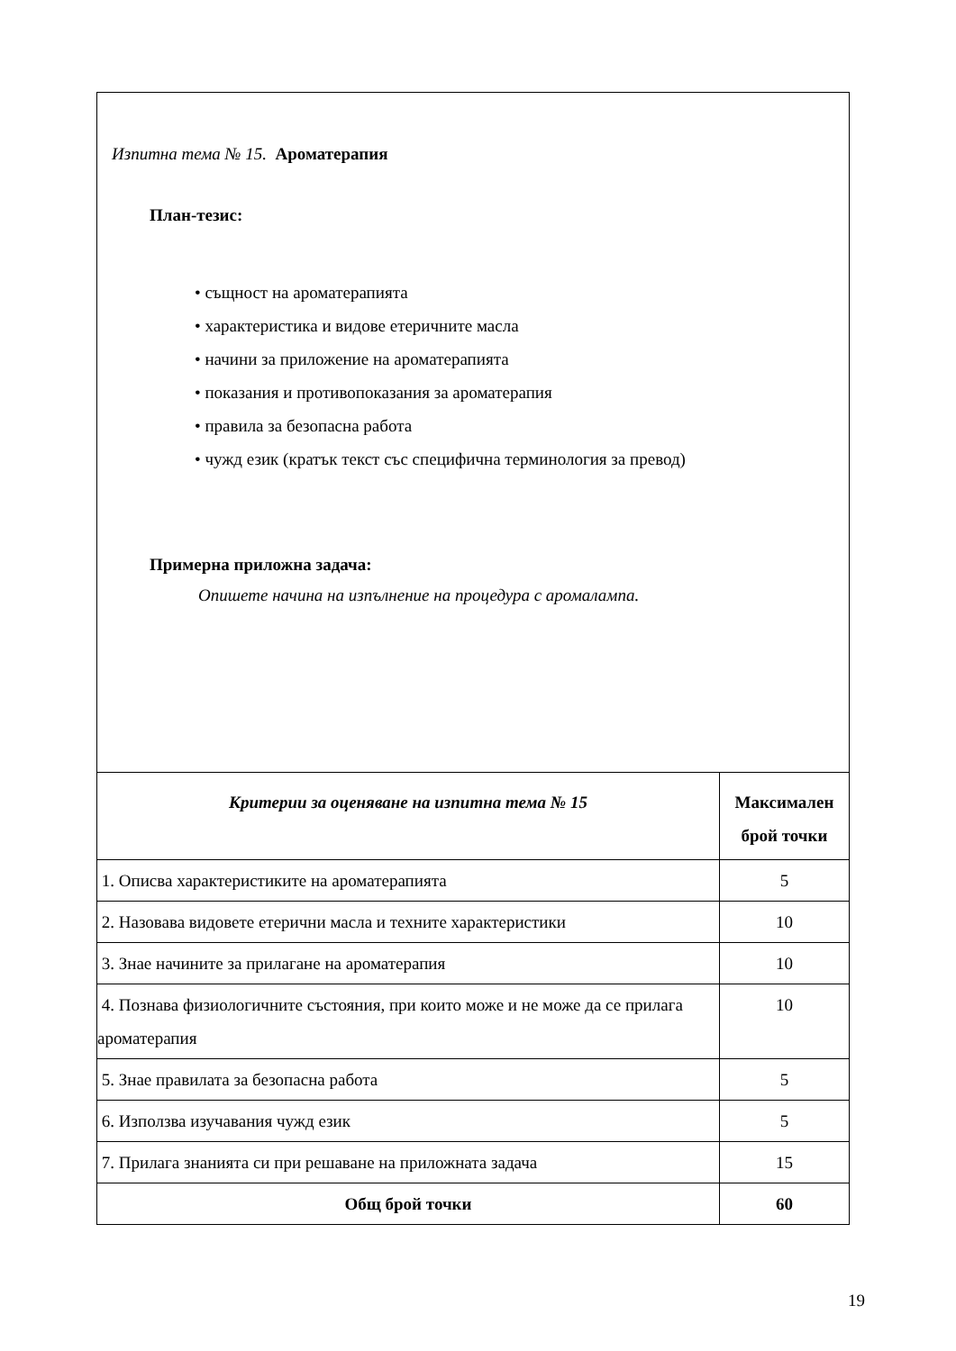Изпитна тема № 15. Ароматерапия
План-тезис:
• същност на ароматерапията
• характеристика и видове етеричните масла
• начини за приложение на ароматерапията
• показания и противопоказания за ароматерапия
• правила за безопасна работа
• чужд език (кратък текст със специфична терминология за превод)
Примерна приложна задача:
Опишете начина на изпълнение на процедура с аромалампа.
| Критерии за оценяване на изпитна тема № 15 | Максимален брой точки |
| --- | --- |
| 1. Описва характеристиките на ароматерапията | 5 |
| 2. Назовава видовете етерични масла и техните характеристики | 10 |
| 3. Знае начините за прилагане на ароматерапия | 10 |
| 4. Познава физиологичните състояния, при които може и не може да се прилага ароматерапия | 10 |
| 5. Знае правилата за безопасна работа | 5 |
| 6. Използва изучавания чужд език | 5 |
| 7. Прилага знанията си при решаване на приложната задача | 15 |
| Общ брой точки | 60 |
19